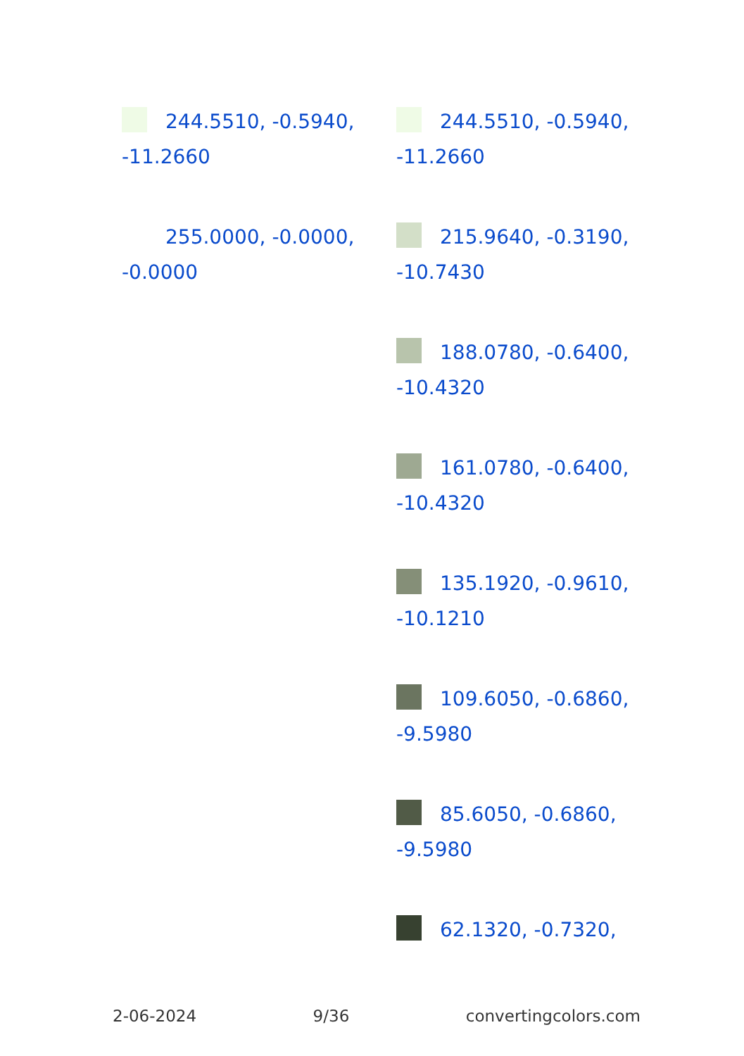244.5510, -0.5940,
-11.2660
255.0000, -0.0000,
-0.0000
244.5510, -0.5940,
-11.2660
215.9640, -0.3190,
-10.7430
188.0780, -0.6400,
-10.4320
161.0780, -0.6400,
-10.4320
135.1920, -0.9610,
-10.1210
109.6050, -0.6860,
-9.5980
85.6050, -0.6860,
-9.5980
62.1320, -0.7320,
2-06-2024 9/36 convertingcolors.com